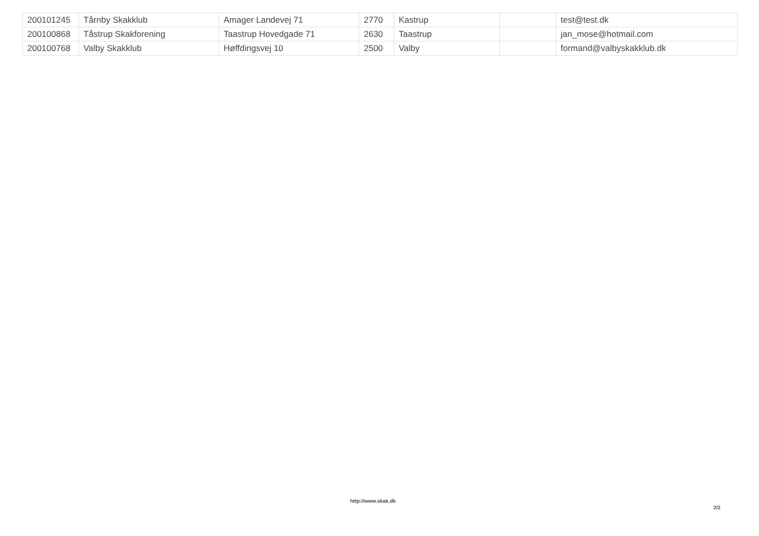| 200101245 | Tårnby Skakklub | Amager Landevej 71 | 2770 | Kastrup | | test@test.dk |
| 200100868 | Tåstrup Skakforening | Taastrup Hovedgade 71 | 2630 | Taastrup | | jan_mose@hotmail.com |
| 200100768 | Valby Skakklub | Høffdingsvej 10 | 2500 | Valby | | formand@valbyskakklub.dk |
http://www.skak.dk
2/2